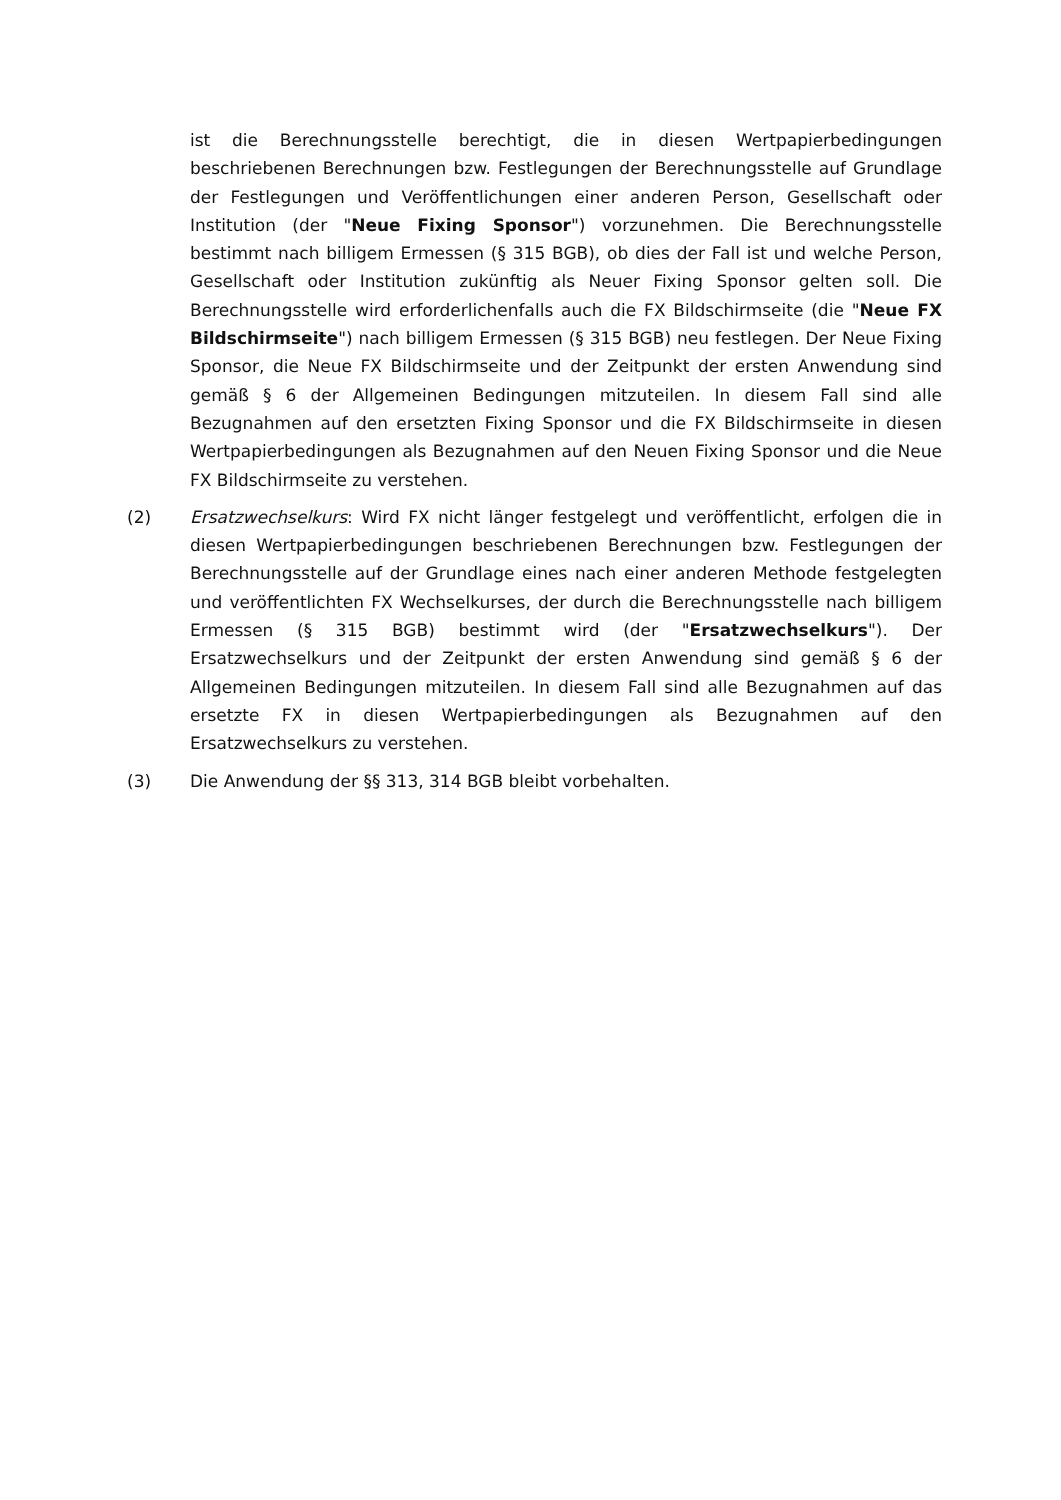ist die Berechnungsstelle berechtigt, die in diesen Wertpapierbedingungen beschriebenen Berechnungen bzw. Festlegungen der Berechnungsstelle auf Grundlage der Festlegungen und Veröffentlichungen einer anderen Person, Gesellschaft oder Institution (der "Neue Fixing Sponsor") vorzunehmen. Die Berechnungsstelle bestimmt nach billigem Ermessen (§ 315 BGB), ob dies der Fall ist und welche Person, Gesellschaft oder Institution zukünftig als Neuer Fixing Sponsor gelten soll. Die Berechnungsstelle wird erforderlichenfalls auch die FX Bildschirmseite (die "Neue FX Bildschirmseite") nach billigem Ermessen (§ 315 BGB) neu festlegen. Der Neue Fixing Sponsor, die Neue FX Bildschirmseite und der Zeitpunkt der ersten Anwendung sind gemäß § 6 der Allgemeinen Bedingungen mitzuteilen. In diesem Fall sind alle Bezugnahmen auf den ersetzten Fixing Sponsor und die FX Bildschirmseite in diesen Wertpapierbedingungen als Bezugnahmen auf den Neuen Fixing Sponsor und die Neue FX Bildschirmseite zu verstehen.
(2) Ersatzwechselkurs: Wird FX nicht länger festgelegt und veröffentlicht, erfolgen die in diesen Wertpapierbedingungen beschriebenen Berechnungen bzw. Festlegungen der Berechnungsstelle auf der Grundlage eines nach einer anderen Methode festgelegten und veröffentlichten FX Wechselkurses, der durch die Berechnungsstelle nach billigem Ermessen (§ 315 BGB) bestimmt wird (der "Ersatzwechselkurs"). Der Ersatzwechselkurs und der Zeitpunkt der ersten Anwendung sind gemäß § 6 der Allgemeinen Bedingungen mitzuteilen. In diesem Fall sind alle Bezugnahmen auf das ersetzte FX in diesen Wertpapierbedingungen als Bezugnahmen auf den Ersatzwechselkurs zu verstehen.
(3) Die Anwendung der §§ 313, 314 BGB bleibt vorbehalten.